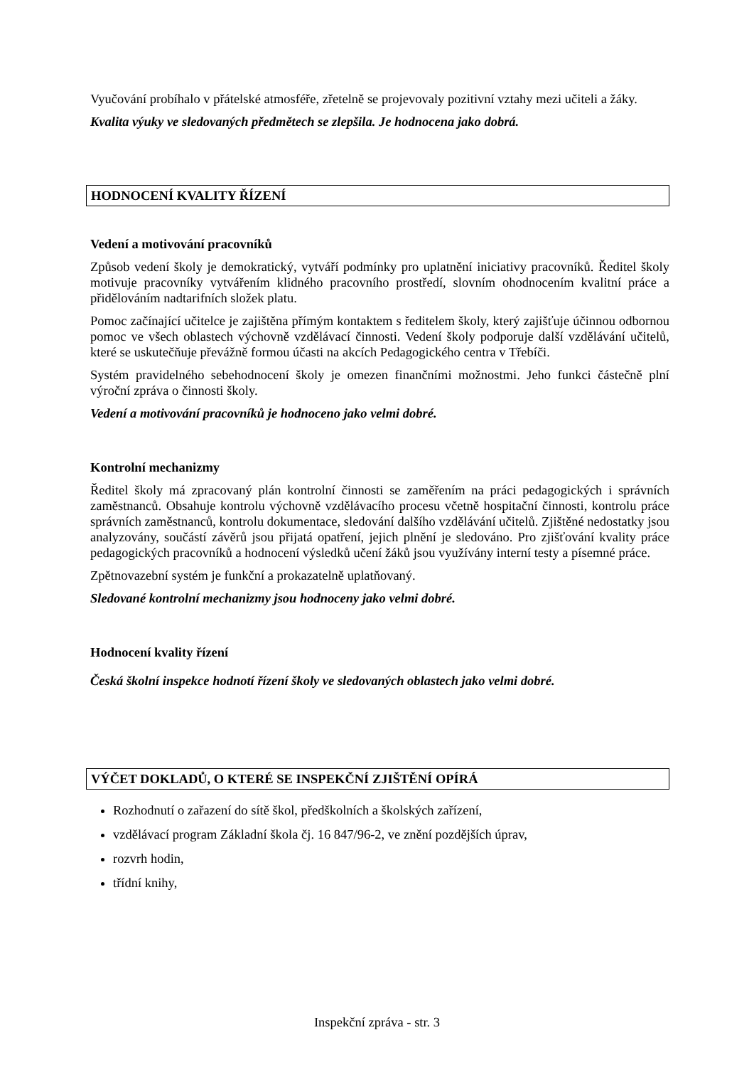Vyučování probíhalo v přátelské atmosféře, zřetelně se projevovaly pozitivní vztahy mezi učiteli a žáky.
Kvalita výuky ve sledovaných předmětech se zlepšila. Je hodnocena jako dobrá.
HODNOCENÍ KVALITY ŘÍZENÍ
Vedení a motivování pracovníků
Způsob vedení školy je demokratický, vytváří podmínky pro uplatnění iniciativy pracovníků. Ředitel školy motivuje pracovníky vytvářením klidného pracovního prostředí, slovním ohodnocením kvalitní práce a přidělováním nadtarifních složek platu.
Pomoc začínající učitelce je zajištěna přímým kontaktem s ředitelem školy, který zajišťuje účinnou odbornou pomoc ve všech oblastech výchovně vzdělávací činnosti. Vedení školy podporuje další vzdělávání učitelů, které se uskutečňuje převážně formou účasti na akcích Pedagogického centra v Třebíči.
Systém pravidelného sebehodnocení školy je omezen finančními možnostmi. Jeho funkci částečně plní výroční zpráva o činnosti školy.
Vedení a motivování pracovníků je hodnoceno jako velmi dobré.
Kontrolní mechanizmy
Ředitel školy má zpracovaný plán kontrolní činnosti se zaměřením na práci pedagogických i správních zaměstnanců. Obsahuje kontrolu výchovně vzdělávacího procesu včetně hospitační činnosti, kontrolu práce správních zaměstnanců, kontrolu dokumentace, sledování dalšího vzdělávání učitelů. Zjištěné nedostatky jsou analyzovány, součástí závěrů jsou přijatá opatření, jejich plnění je sledováno. Pro zjišťování kvality práce pedagogických pracovníků a hodnocení výsledků učení žáků jsou využívány interní testy a písemné práce.
Zpětnovazební systém je funkční a prokazatelně uplatňovaný.
Sledované kontrolní mechanizmy jsou hodnoceny jako velmi dobré.
Hodnocení kvality řízení
Česká školní inspekce hodnotí řízení školy ve sledovaných oblastech jako velmi dobré.
VÝČET DOKLADŮ, O KTERÉ SE INSPEKČNÍ ZJIŠTĚNÍ OPÍRÁ
Rozhodnutí o zařazení do sítě škol, předškolních a školských zařízení,
vzdělávací program Základní škola čj. 16 847/96-2, ve znění pozdějších úprav,
rozvrh hodin,
třídní knihy,
Inspekční zpráva - str. 3